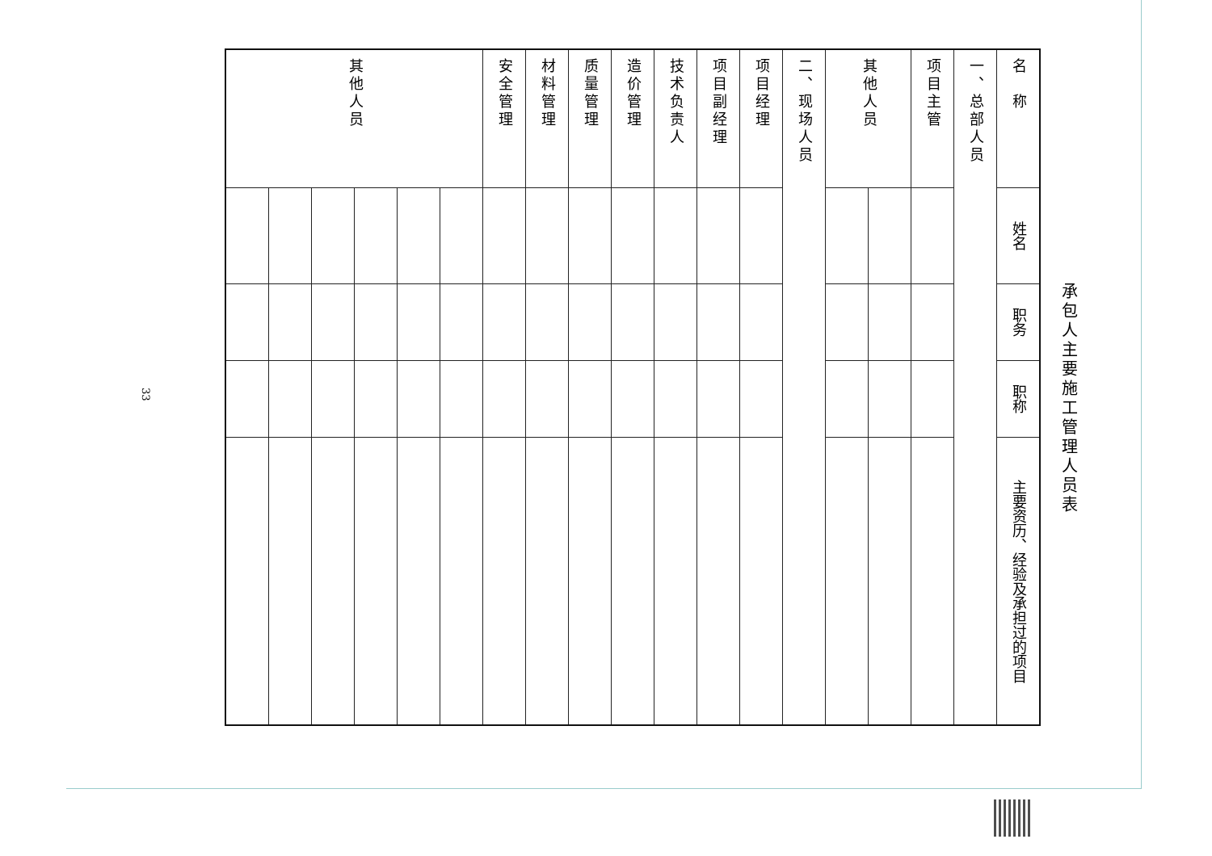承包人主要施工管理人员表
| 名 称 | 姓名 | 职务 | 职称 | 主要资历、经验及承担过的项目 |
| --- | --- | --- | --- | --- |
| 一、总部人员 | | | | |
| 项目主管 | | | | |
| 其他人员 | | | | |
| 二、现场人员 | | | | |
| 项目经理 | | | | |
| 项目副经理 | | | | |
| 技术负责人 | | | | |
| 造价管理 | | | | |
| 质量管理 | | | | |
| 材料管理 | | | | |
| 安全管理 | | | | |
| 其他人员 | | | | |
33